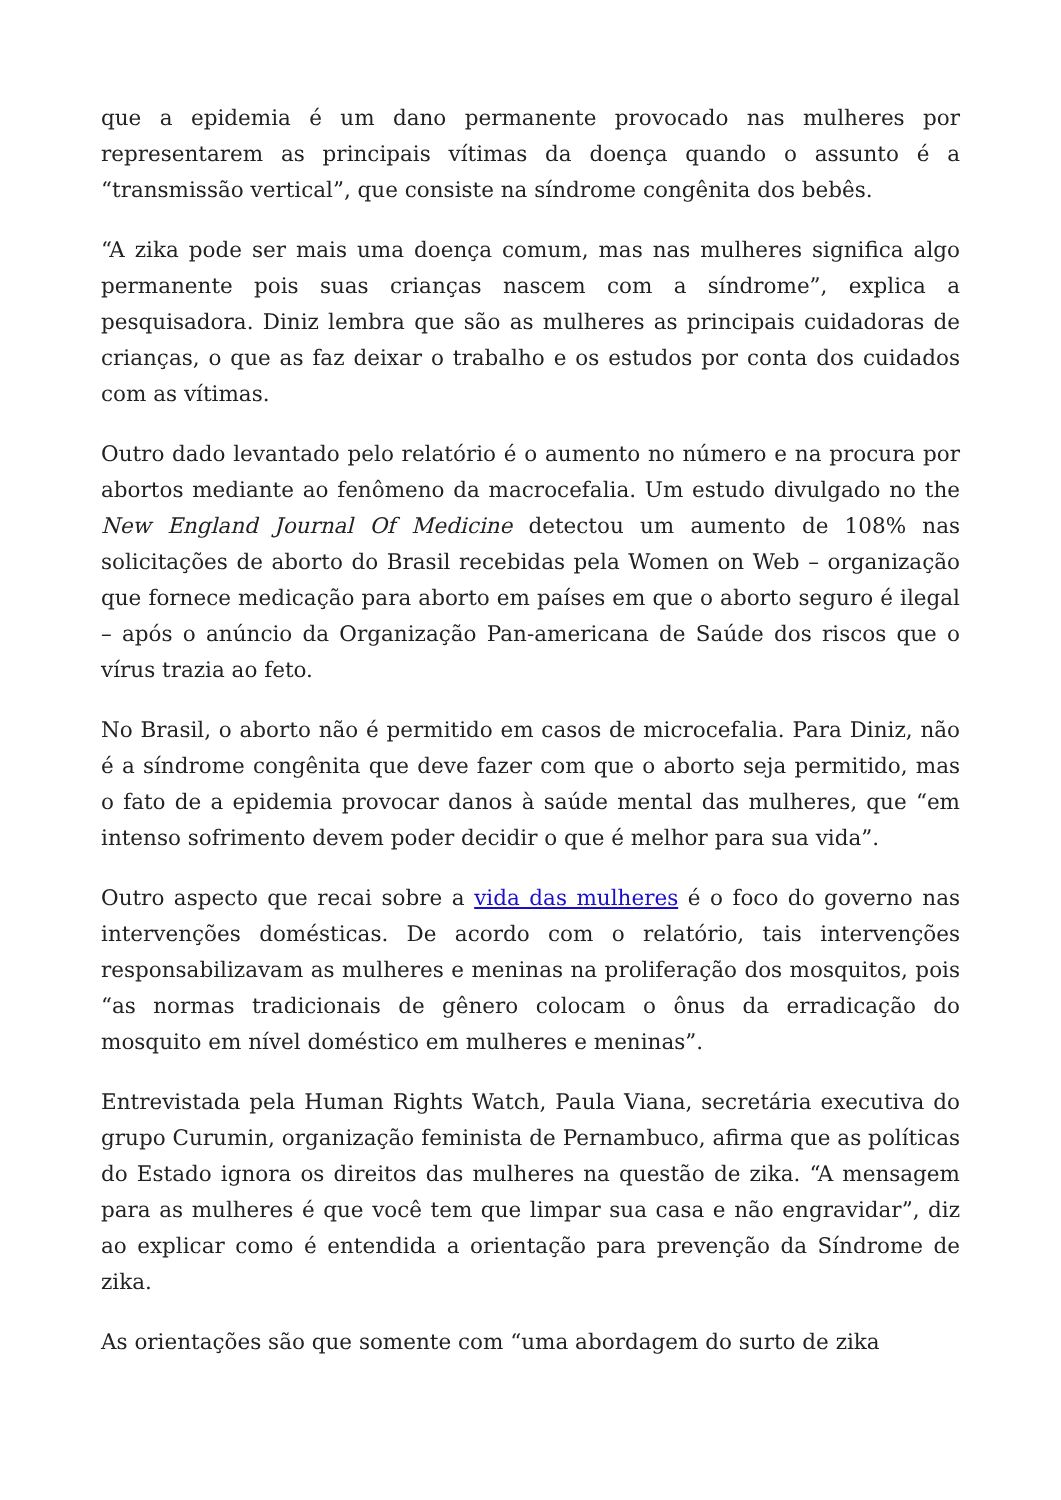que a epidemia é um dano permanente provocado nas mulheres por representarem as principais vítimas da doença quando o assunto é a “transmissão vertical”, que consiste na síndrome congênita dos bebês.
“A zika pode ser mais uma doença comum, mas nas mulheres significa algo permanente pois suas crianças nascem com a síndrome”, explica a pesquisadora. Diniz lembra que são as mulheres as principais cuidadoras de crianças, o que as faz deixar o trabalho e os estudos por conta dos cuidados com as vítimas.
Outro dado levantado pelo relatório é o aumento no número e na procura por abortos mediante ao fenômeno da macrocefalia. Um estudo divulgado no the New England Journal Of Medicine detectou um aumento de 108% nas solicitações de aborto do Brasil recebidas pela Women on Web – organização que fornece medicação para aborto em países em que o aborto seguro é ilegal – após o anúncio da Organização Pan-americana de Saúde dos riscos que o vírus trazia ao feto.
No Brasil, o aborto não é permitido em casos de microcefalia. Para Diniz, não é a síndrome congênita que deve fazer com que o aborto seja permitido, mas o fato de a epidemia provocar danos à saúde mental das mulheres, que “em intenso sofrimento devem poder decidir o que é melhor para sua vida”.
Outro aspecto que recai sobre a vida das mulheres é o foco do governo nas intervenções domésticas. De acordo com o relatório, tais intervenções responsabilizavam as mulheres e meninas na proliferação dos mosquitos, pois “as normas tradicionais de gênero colocam o ônus da erradicação do mosquito em nível doméstico em mulheres e meninas”.
Entrevistada pela Human Rights Watch, Paula Viana, secretária executiva do grupo Curumin, organização feminista de Pernambuco, afirma que as políticas do Estado ignora os direitos das mulheres na questão de zika. “A mensagem para as mulheres é que você tem que limpar sua casa e não engravidar”, diz ao explicar como é entendida a orientação para prevenção da Síndrome de zika.
As orientações são que somente com “uma abordagem do surto de zika